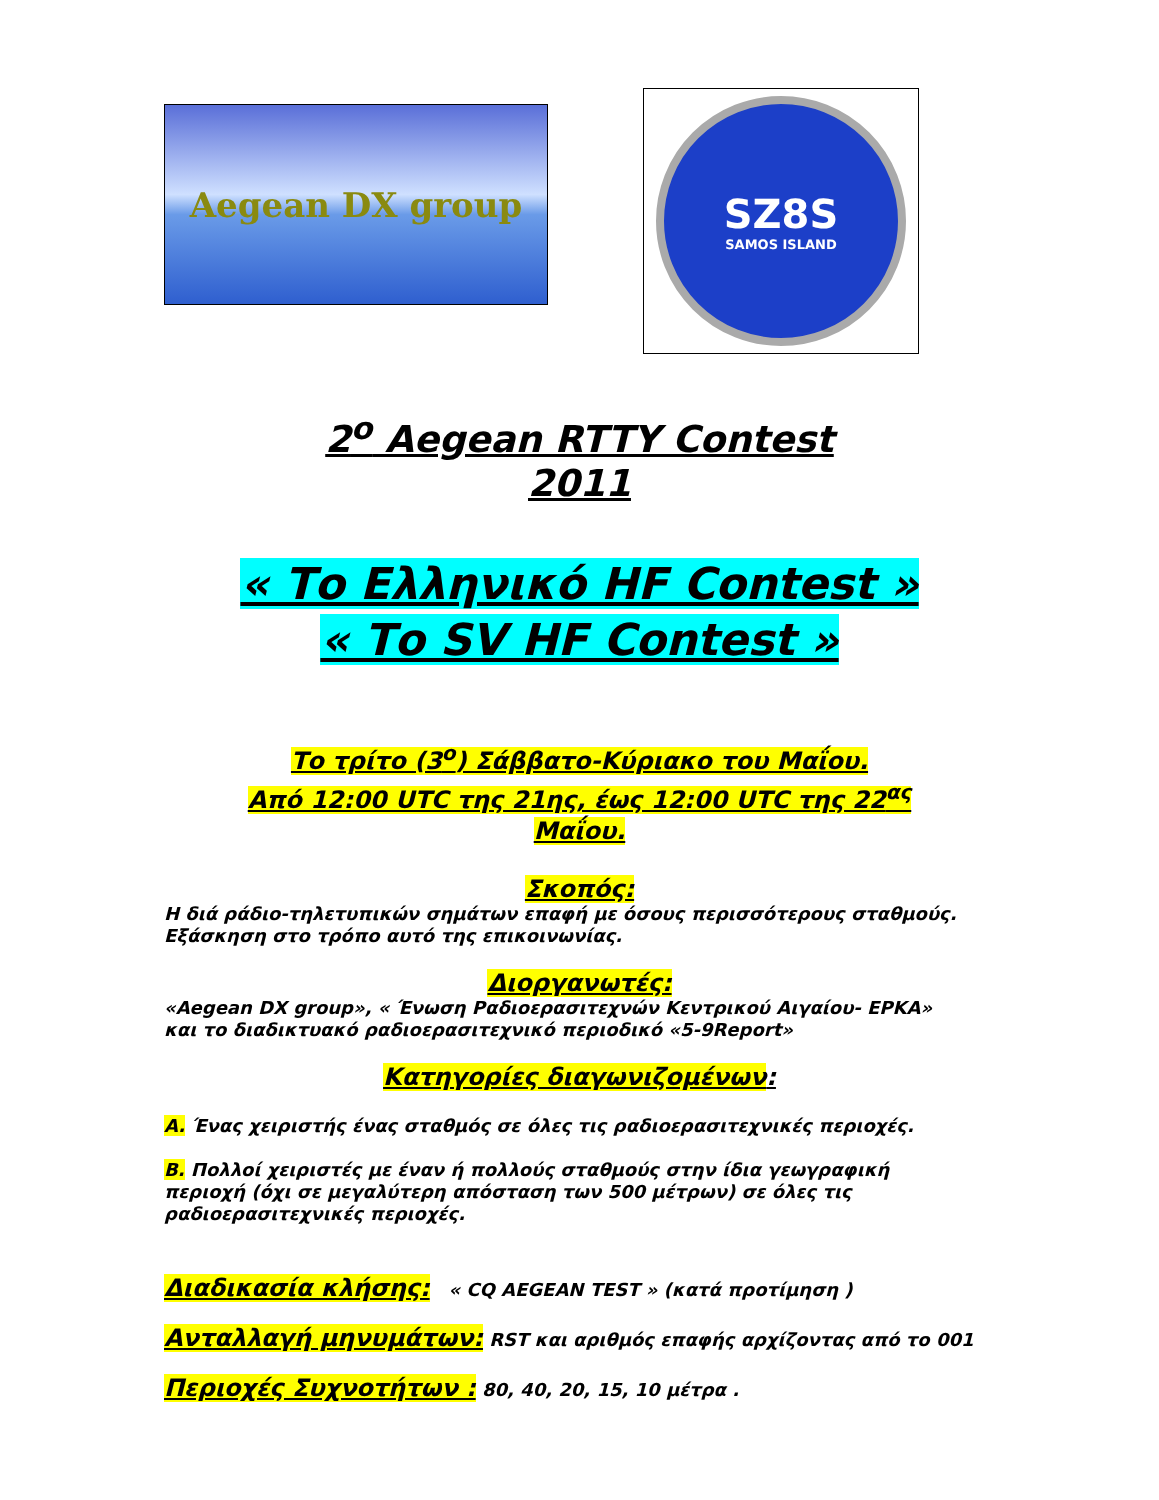Aegean DX group
SZ8S
SAMOS ISLAND
2<sup>ο</sup> Aegean RTTY Contest
2011
« Το Ελληνικό HF Contest »
« Το SV HF Contest »
Το τρίτο (3<sup>ο</sup>) Σάββατο-Κύριακο του Μαΐου.
Από 12:00 UTC της 21ης, έως 12:00 UTC της 22<sup>ας</sup>
Μαΐου.
Σκοπός:
Η διά ράδιο-τηλετυπικών σημάτων επαφή με όσους περισσότερους σταθμούς.
Εξάσκηση στο τρόπο αυτό της επικοινωνίας.
Διοργανωτές:
«Aegean DX group», « Ένωση Ραδιοερασιτεχνών Κεντρικού Αιγαίου- ΕΡΚΑ»
και το διαδικτυακό ραδιοερασιτεχνικό περιοδικό «5-9Report»
Κατηγορίες διαγωνιζομένων:
A. Ένας χειριστής ένας σταθμός σε όλες τις ραδιοερασιτεχνικές περιοχές.
B. Πολλοί χειριστές με έναν ή πολλούς σταθμούς στην ίδια γεωγραφική
περιοχή (όχι σε μεγαλύτερη απόσταση των 500 μέτρων) σε όλες τις
ραδιοερασιτεχνικές περιοχές.
Διαδικασία κλήσης: « CQ AEGEAN TEST » (κατά προτίμηση )
Ανταλλαγή μηνυμάτων: RST και αριθμός επαφής αρχίζοντας από το 001
Περιοχές Συχνοτήτων : 80, 40, 20, 15, 10 μέτρα .